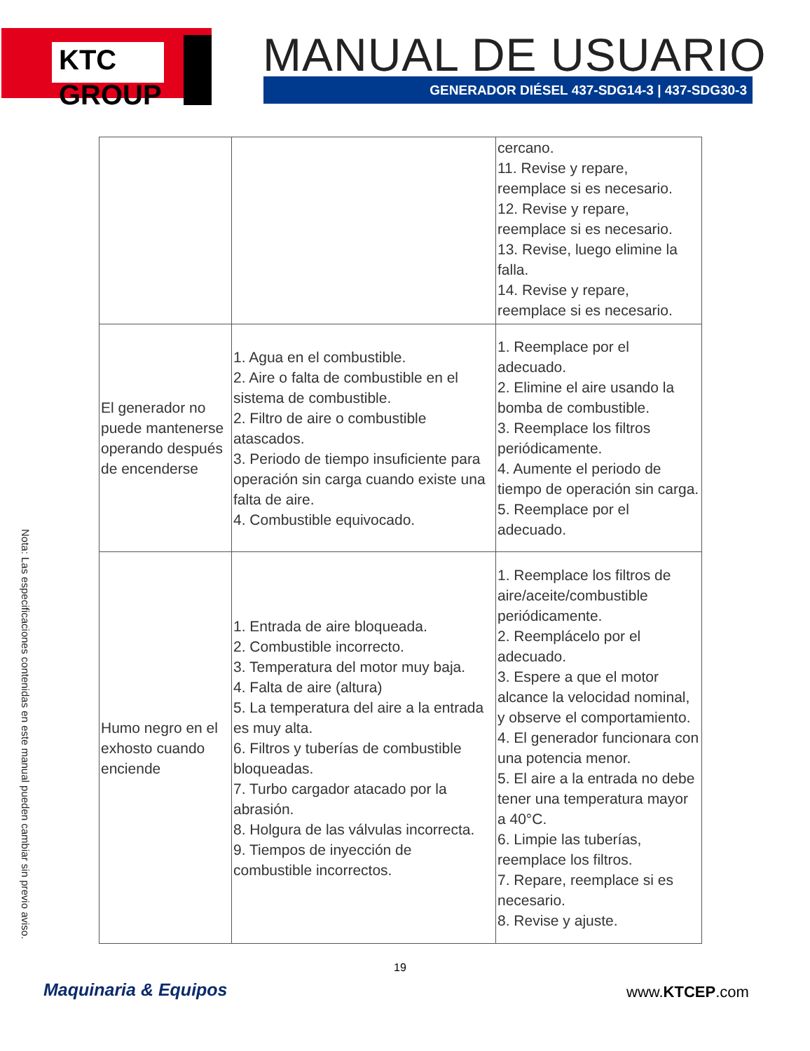KTC GROUP MANUAL DE USUARIO
GENERADOR DIÉSEL 437-SDG14-3 | 437-SDG30-3
| | | cercano. 11. Revise y repare, reemplace si es necesario. 12. Revise y repare, reemplace si es necesario. 13. Revise, luego elimine la falla. 14. Revise y repare, reemplace si es necesario. |
| El generador no puede mantenerse operando después de encenderse | 1. Agua en el combustible. 2. Aire o falta de combustible en el sistema de combustible. 2. Filtro de aire o combustible atascados. 3. Periodo de tiempo insuficiente para operación sin carga cuando existe una falta de aire. 4. Combustible equivocado. | 1. Reemplace por el adecuado. 2. Elimine el aire usando la bomba de combustible. 3. Reemplace los filtros periódicamente. 4. Aumente el periodo de tiempo de operación sin carga. 5. Reemplace por el adecuado. |
| Humo negro en el exhosto cuando enciende | 1. Entrada de aire bloqueada. 2. Combustible incorrecto. 3. Temperatura del motor muy baja. 4. Falta de aire (altura) 5. La temperatura del aire a la entrada es muy alta. 6. Filtros y tuberías de combustible bloqueadas. 7. Turbo cargador atacado por la abrasión. 8. Holgura de las válvulas incorrecta. 9. Tiempos de inyección de combustible incorrectos. | 1. Reemplace los filtros de aire/aceite/combustible periódicamente. 2. Reemplácelo por el adecuado. 3. Espere a que el motor alcance la velocidad nominal, y observe el comportamiento. 4. El generador funcionara con una potencia menor. 5. El aire a la entrada no debe tener una temperatura mayor a 40°C. 6. Limpie las tuberías, reemplace los filtros. 7. Repare, reemplace si es necesario. 8. Revise y ajuste. |
Nota: Las especificaciones contenidas en este manual pueden cambiar sin previo aviso.
19
Maquinaria & Equipos www.KTCEP.com